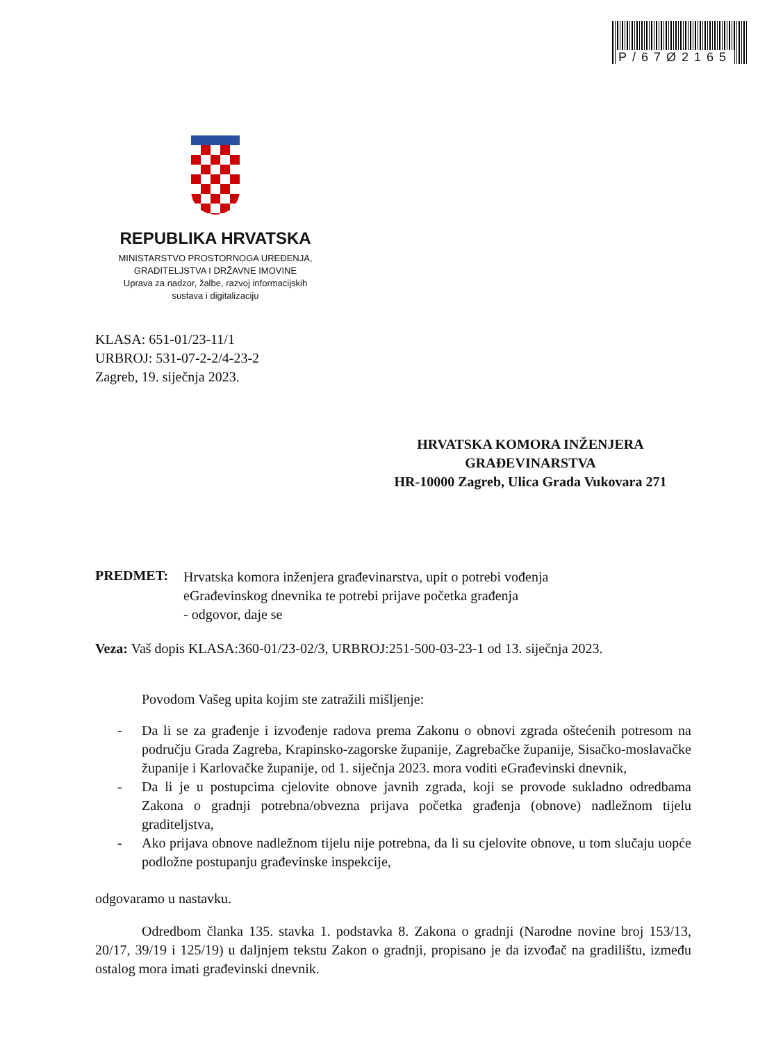P/67Ø2165
REPUBLIKA HRVATSKA
MINISTARSTVO PROSTORNOGA UREĐENJA,
GRADITELJSTVA I DRŽAVNE IMOVINE
Uprava za nadzor, žalbe, razvoj informacijskih
sustava i digitalizaciju
KLASA: 651-01/23-11/1
URBROJ: 531-07-2-2/4-23-2
Zagreb, 19. siječnja 2023.
HRVATSKA KOMORA INŽENJERA
GRAĐEVINARSTVA
HR-10000 Zagreb, Ulica Grada Vukovara 271
PREDMET:
Hrvatska komora inženjera građevinarstva, upit o potrebi vođenja
eGrađevinskog dnevnika te potrebi prijave početka građenja
- odgovor, daje se
Veza: Vaš dopis KLASA:360-01/23-02/3, URBROJ:251-500-03-23-1 od 13. siječnja 2023.
Povodom Vašeg upita kojim ste zatražili mišljenje:
- Da li se za građenje i izvođenje radova prema Zakonu o obnovi zgrada oštećenih potresom na području Grada Zagreba, Krapinsko-zagorske županije, Zagrebačke županije, Sisačko-moslavačke županije i Karlovačke županije, od 1. siječnja 2023. mora voditi eGrađevinski dnevnik,
- Da li je u postupcima cjelovite obnove javnih zgrada, koji se provode sukladno odredbama Zakona o gradnji potrebna/obvezna prijava početka građenja (obnove) nadležnom tijelu graditeljstva,
- Ako prijava obnove nadležnom tijelu nije potrebna, da li su cjelovite obnove, u tom slučaju uopće podložne postupanju građevinske inspekcije,
odgovaramo u nastavku.
Odredbom članka 135. stavka 1. podstavka 8. Zakona o gradnji (Narodne novine broj 153/13, 20/17, 39/19 i 125/19) u daljnjem tekstu Zakon o gradnji, propisano je da izvođač na gradilištu, između ostalog mora imati građevinski dnevnik.